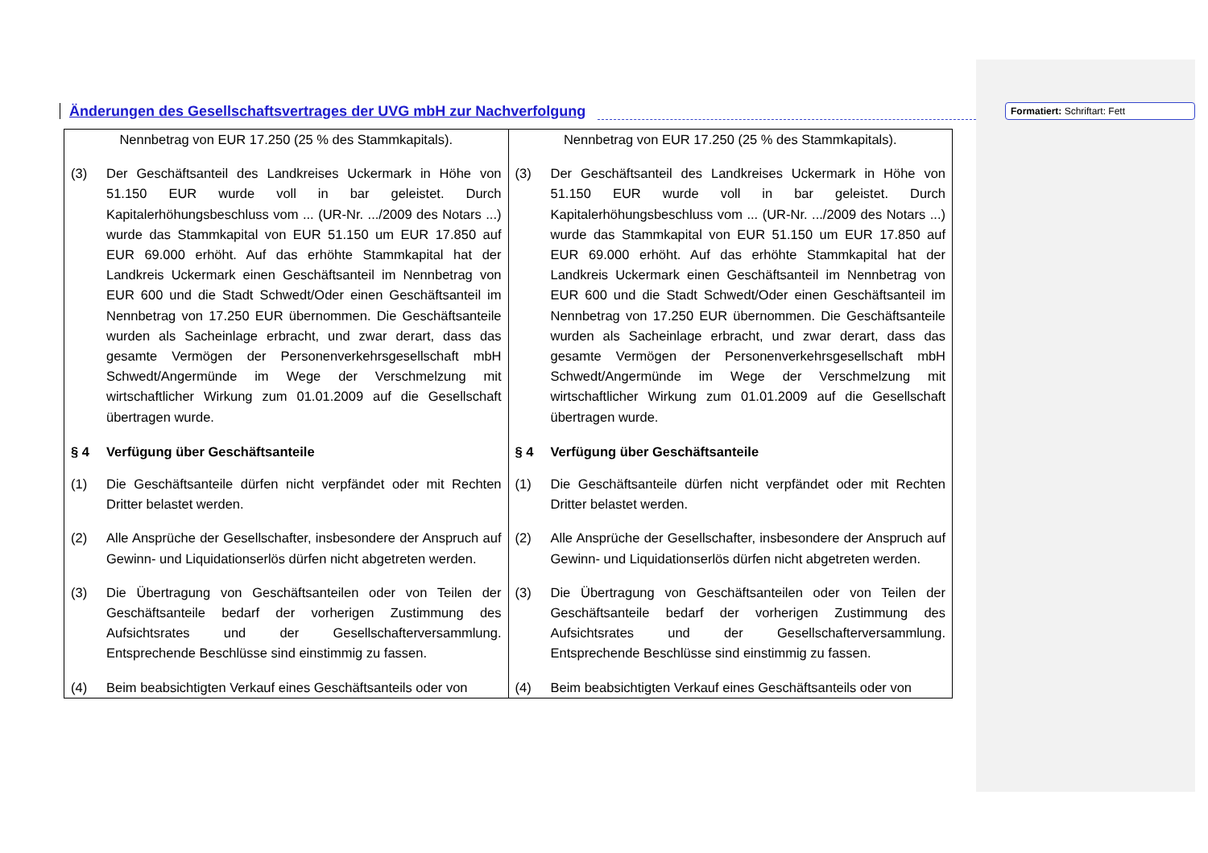Änderungen des Gesellschaftsvertrages der UVG mbH zur Nachverfolgung
Formatiert: Schriftart: Fett
| Nennbetrag von EUR 17.250 (25 % des Stammkapitals). (3) Der Geschäftsanteil des Landkreises Uckermark in Höhe von 51.150 EUR wurde voll in bar geleistet. Durch Kapitalerhöhungsbeschluss vom ... (UR-Nr. .../2009 des Notars ...) wurde das Stammkapital von EUR 51.150 um EUR 17.850 auf EUR 69.000 erhöht. Auf das erhöhte Stammkapital hat der Landkreis Uckermark einen Geschäftsanteil im Nennbetrag von EUR 600 und die Stadt Schwedt/Oder einen Geschäftsanteil im Nennbetrag von 17.250 EUR übernommen. Die Geschäftsanteile wurden als Sacheinlage erbracht, und zwar derart, dass das gesamte Vermögen der Personenverkehrsgesellschaft mbH Schwedt/Angermünde im Wege der Verschmelzung mit wirtschaftlicher Wirkung zum 01.01.2009 auf die Gesellschaft übertragen wurde. § 4 Verfügung über Geschäftsanteile (1) Die Geschäftsanteile dürfen nicht verpfändet oder mit Rechten Dritter belastet werden. (2) Alle Ansprüche der Gesellschafter, insbesondere der Anspruch auf Gewinn- und Liquidationserlös dürfen nicht abgetreten werden. (3) Die Übertragung von Geschäftsanteilen oder von Teilen der Geschäftsanteile bedarf der vorherigen Zustimmung des Aufsichtsrates und der Gesellschafterversammlung. Entsprechende Beschlüsse sind einstimmig zu fassen. (4) Beim beabsichtigten Verkauf eines Geschäftsanteils oder von | Nennbetrag von EUR 17.250 (25 % des Stammkapitals). (3) Der Geschäftsanteil des Landkreises Uckermark in Höhe von 51.150 EUR wurde voll in bar geleistet. Durch Kapitalerhöhungsbeschluss vom ... (UR-Nr. .../2009 des Notars ...) wurde das Stammkapital von EUR 51.150 um EUR 17.850 auf EUR 69.000 erhöht. Auf das erhöhte Stammkapital hat der Landkreis Uckermark einen Geschäftsanteil im Nennbetrag von EUR 600 und die Stadt Schwedt/Oder einen Geschäftsanteil im Nennbetrag von 17.250 EUR übernommen. Die Geschäftsanteile wurden als Sacheinlage erbracht, und zwar derart, dass das gesamte Vermögen der Personenverkehrsgesellschaft mbH Schwedt/Angermünde im Wege der Verschmelzung mit wirtschaftlicher Wirkung zum 01.01.2009 auf die Gesellschaft übertragen wurde. § 4 Verfügung über Geschäftsanteile (1) Die Geschäftsanteile dürfen nicht verpfändet oder mit Rechten Dritter belastet werden. (2) Alle Ansprüche der Gesellschafter, insbesondere der Anspruch auf Gewinn- und Liquidationserlös dürfen nicht abgetreten werden. (3) Die Übertragung von Geschäftsanteilen oder von Teilen der Geschäftsanteile bedarf der vorherigen Zustimmung des Aufsichtsrates und der Gesellschafterversammlung. Entsprechende Beschlüsse sind einstimmig zu fassen. (4) Beim beabsichtigten Verkauf eines Geschäftsanteils oder von |